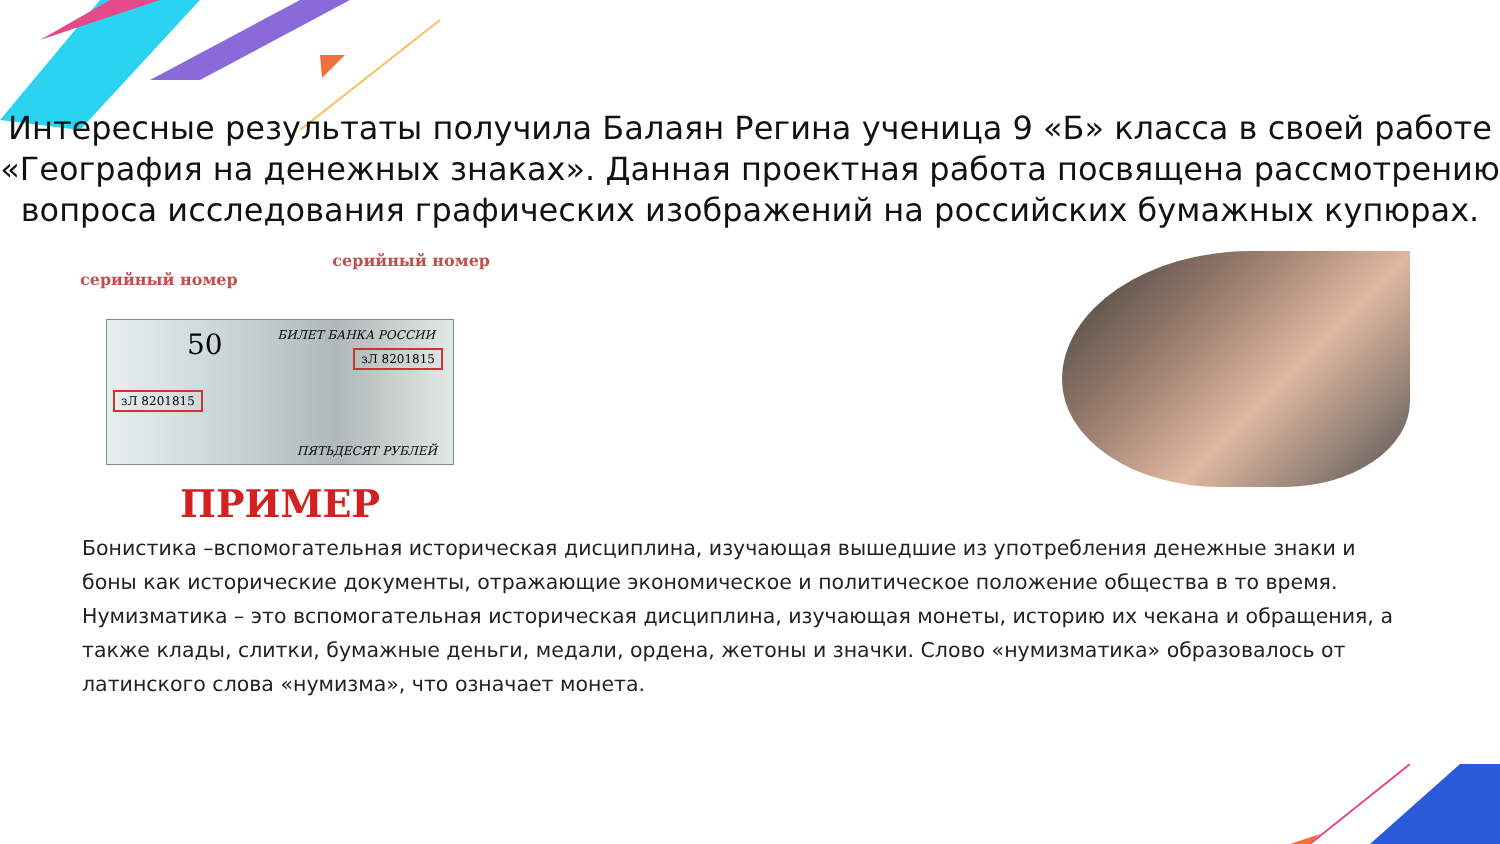Интересные результаты получила Балаян Регина ученица 9 «Б» класса в своей работе «География на денежных знаках». Данная проектная работа посвящена рассмотрению вопроса исследования графических изображений на российских бумажных купюрах.
серийный номер
серийный номер
50 БИЛЕТ БАНКА РОССИИ
зЛ 8201815
зЛ 8201815
ПЯТЬДЕСЯТ РУБЛЕЙ
ПРИМЕР
Бонистика –вспомогательная историческая дисциплина, изучающая вышедшие из употребления денежные знаки и боны как исторические документы, отражающие экономическое и политическое положение общества в то время.
Нумизматика – это вспомогательная историческая дисциплина, изучающая монеты, историю их чекана и обращения, а также клады, слитки, бумажные деньги, медали, ордена, жетоны и значки. Слово «нумизматика» образовалось от латинского слова «нумизма», что означает монета.